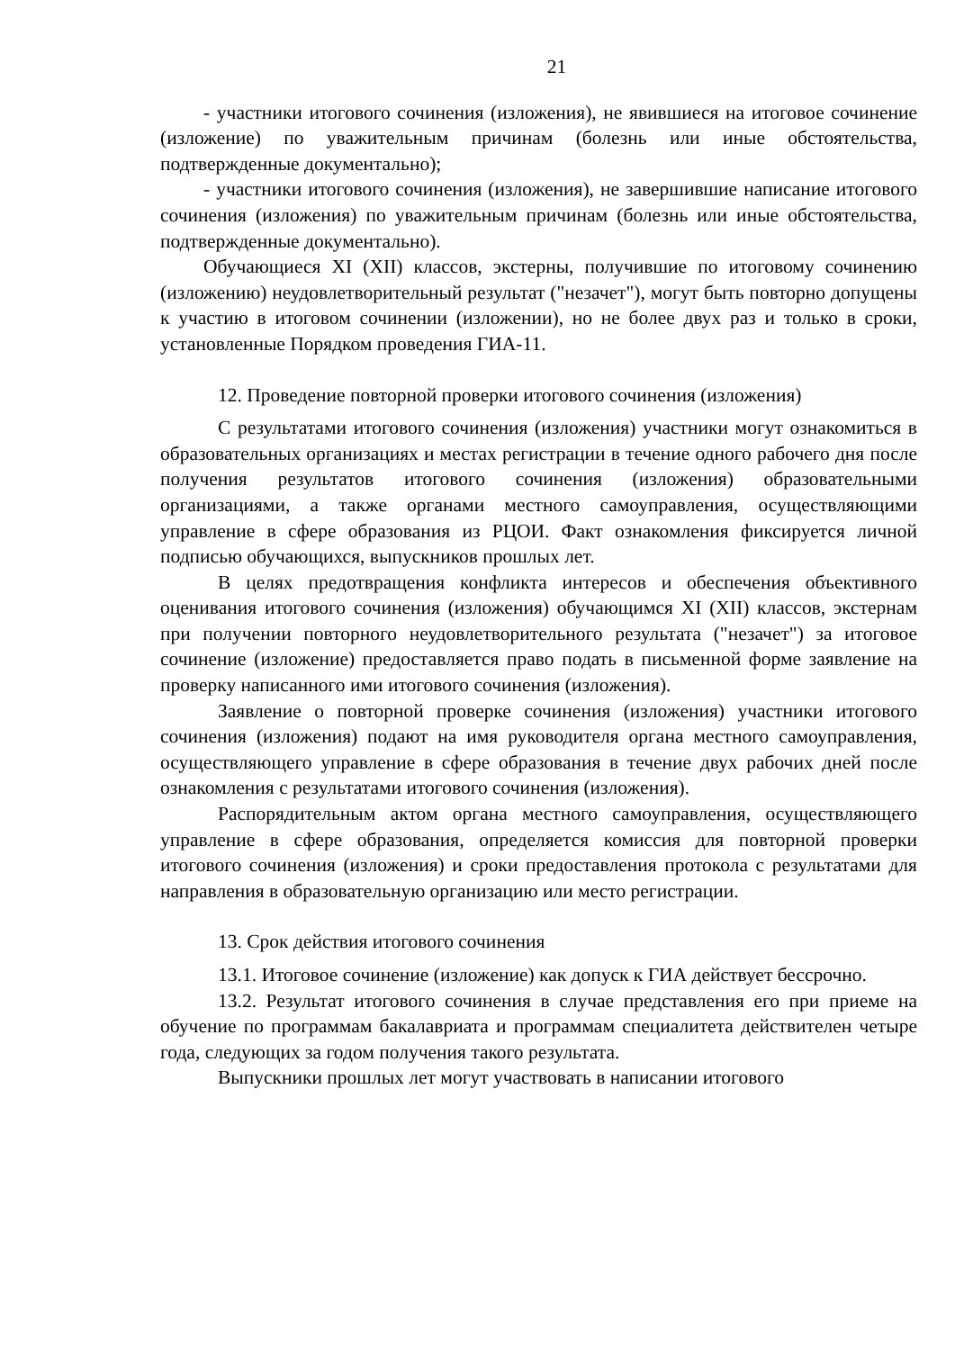21
- участники итогового сочинения (изложения), не явившиеся на итоговое сочинение (изложение) по уважительным причинам (болезнь или иные обстоятельства, подтвержденные документально);
- участники итогового сочинения (изложения), не завершившие написание итогового сочинения (изложения) по уважительным причинам (болезнь или иные обстоятельства, подтвержденные документально).
Обучающиеся XI (XII) классов, экстерны, получившие по итоговому сочинению (изложению) неудовлетворительный результат ("незачет"), могут быть повторно допущены к участию в итоговом сочинении (изложении), но не более двух раз и только в сроки, установленные Порядком проведения ГИА-11.
12. Проведение повторной проверки итогового сочинения (изложения)
С результатами итогового сочинения (изложения) участники могут ознакомиться в образовательных организациях и местах регистрации в течение одного рабочего дня после получения результатов итогового сочинения (изложения) образовательными организациями, а также органами местного самоуправления, осуществляющими управление в сфере образования из РЦОИ. Факт ознакомления фиксируется личной подписью обучающихся, выпускников прошлых лет.
В целях предотвращения конфликта интересов и обеспечения объективного оценивания итогового сочинения (изложения) обучающимся XI (XII) классов, экстернам при получении повторного неудовлетворительного результата ("незачет") за итоговое сочинение (изложение) предоставляется право подать в письменной форме заявление на проверку написанного ими итогового сочинения (изложения).
Заявление о повторной проверке сочинения (изложения) участники итогового сочинения (изложения) подают на имя руководителя органа местного самоуправления, осуществляющего управление в сфере образования в течение двух рабочих дней после ознакомления с результатами итогового сочинения (изложения).
Распорядительным актом органа местного самоуправления, осуществляющего управление в сфере образования, определяется комиссия для повторной проверки итогового сочинения (изложения) и сроки предоставления протокола с результатами для направления в образовательную организацию или место регистрации.
13. Срок действия итогового сочинения
13.1. Итоговое сочинение (изложение) как допуск к ГИА действует бессрочно.
13.2. Результат итогового сочинения в случае представления его при приеме на обучение по программам бакалавриата и программам специалитета действителен четыре года, следующих за годом получения такого результата.
Выпускники прошлых лет могут участвовать в написании итогового